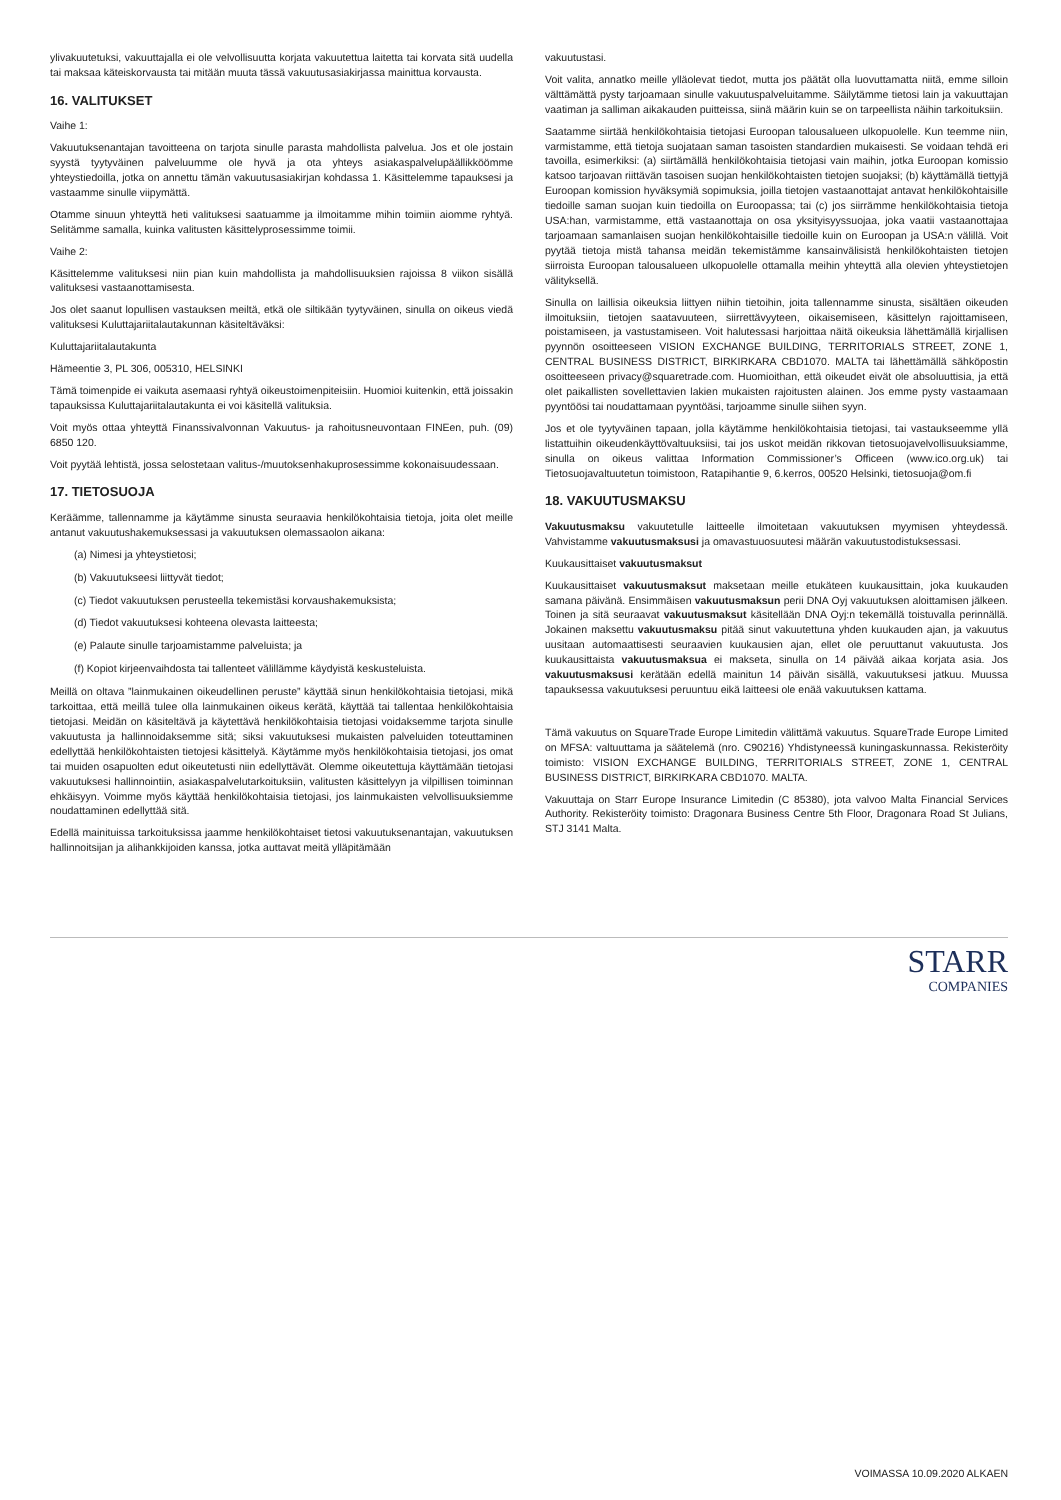ylivakuutetuksi, vakuuttajalla ei ole velvollisuutta korjata vakuutettua laitetta tai korvata sitä uudella tai maksaa käteiskorvausta tai mitään muuta tässä vakuutusasiakirjassa mainittua korvausta.
16. VALITUKSET
Vaihe 1:
Vakuutuksenantajan tavoitteena on tarjota sinulle parasta mahdollista palvelua. Jos et ole jostain syystä tyytyväinen palveluumme ole hyvä ja ota yhteys asiakaspalvelupäällikköömme yhteystiedoilla, jotka on annettu tämän vakuutusasiakirjan kohdassa 1. Käsittelemme tapauksesi ja vastaamme sinulle viipymättä.
Otamme sinuun yhteyttä heti valituksesi saatuamme ja ilmoitamme mihin toimiin aiomme ryhtyä. Selitämme samalla, kuinka valitusten käsittelyprosessimme toimii.
Vaihe 2:
Käsittelemme valituksesi niin pian kuin mahdollista ja mahdollisuuksien rajoissa 8 viikon sisällä valituksesi vastaanottamisesta.
Jos olet saanut lopullisen vastauksen meiltä, etkä ole siltikään tyytyväinen, sinulla on oikeus viedä valituksesi Kuluttajariitalautakunnan käsiteltäväksi:
Kuluttajariitalautakunta
Hämeentie 3, PL 306, 005310, HELSINKI
Tämä toimenpide ei vaikuta asemaasi ryhtyä oikeustoimenpiteisiin. Huomioi kuitenkin, että joissakin tapauksissa Kuluttajariitalautakunta ei voi käsitellä valituksia.
Voit myös ottaa yhteyttä Finanssivalvonnan Vakuutus- ja rahoitusneuvontaan FINEen, puh. (09) 6850 120.
Voit pyytää lehtistä, jossa selostetaan valitus-/muutoksenhakuprosessimme kokonaisuudessaan.
17. TIETOSUOJA
Keräämme, tallennamme ja käytämme sinusta seuraavia henkilökohtaisia tietoja, joita olet meille antanut vakuutushakemuksessasi ja vakuutuksen olemassaolon aikana:
(a) Nimesi ja yhteystietosi;
(b) Vakuutukseesi liittyvät tiedot;
(c) Tiedot vakuutuksen perusteella tekemistäsi korvaushakemuksista;
(d) Tiedot vakuutuksesi kohteena olevasta laitteesta;
(e) Palaute sinulle tarjoamistamme palveluista; ja
(f) Kopiot kirjeenvaihdosta tai tallenteet välillämme käydyistä keskusteluista.
Meillä on oltava ”lainmukainen oikeudellinen peruste” käyttää sinun henkilökohtaisia tietojasi, mikä tarkoittaa, että meillä tulee olla lainmukainen oikeus kerätä, käyttää tai tallentaa henkilökohtaisia tietojasi. Meidän on käsiteltävä ja käytettävä henkilökohtaisia tietojasi voidaksemme tarjota sinulle vakuutusta ja hallinnoidaksemme sitä; siksi vakuutuksesi mukaisten palveluiden toteuttaminen edellyttää henkilökohtaisten tietojesi käsittelyä. Käytämme myös henkilökohtaisia tietojasi, jos omat tai muiden osapuolten edut oikeutetusti niin edellyttävät. Olemme oikeutettuja käyttämään tietojasi vakuutuksesi hallinnointiin, asiakaspalvelutarkoituksiin, valitusten käsittelyyn ja vilpillisen toiminnan ehkäisyyn. Voimme myös käyttää henkilökohtaisia tietojasi, jos lainmukaisten velvollisuuksiemme noudattaminen edellyttää sitä.
Edellä mainituissa tarkoituksissa jaamme henkilökohtaiset tietosi vakuutuksenantajan, vakuutuksen hallinnoitsijan ja alihankkijoiden kanssa, jotka auttavat meitä ylläpitämään
vakuutustasi.
Voit valita, annatko meille ylläolevat tiedot, mutta jos päätät olla luovuttamatta niitä, emme silloin välttämättä pysty tarjoamaan sinulle vakuutuspalveluitamme. Säilytämme tietosi lain ja vakuuttajan vaatiman ja salliman aikakauden puitteissa, siinä määrin kuin se on tarpeellista näihin tarkoituksiin.
Saatamme siirtää henkilökohtaisia tietojasi Euroopan talousalueen ulkopuolelle. Kun teemme niin, varmistamme, että tietoja suojataan saman tasoisten standardien mukaisesti. Se voidaan tehdä eri tavoilla, esimerkiksi: (a) siirtämällä henkilökohtaisia tietojasi vain maihin, jotka Euroopan komissio katsoo tarjoavan riittävän tasoisen suojan henkilökohtaisten tietojen suojaksi; (b) käyttämällä tiettyjä Euroopan komission hyväksymiä sopimuksia, joilla tietojen vastaanottajat antavat henkilökohtaisille tiedoille saman suojan kuin tiedoilla on Euroopassa; tai (c) jos siirrämme henkilökohtaisia tietoja USA:han, varmistamme, että vastaanottaja on osa yksityisyyssuojaa, joka vaatii vastaanottajaa tarjoamaan samanlaisen suojan henkilökohtaisille tiedoille kuin on Euroopan ja USA:n välillä. Voit pyytää tietoja mistä tahansa meidän tekemistämme kansainvälisistä henkilökohtaisten tietojen siirroista Euroopan talousalueen ulkopuolelle ottamalla meihin yhteyttä alla olevien yhteystietojen välityksellä.
Sinulla on laillisia oikeuksia liittyen niihin tietoihin, joita tallennamme sinusta, sisältäen oikeuden ilmoituksiin, tietojen saatavuuteen, siirrettävyyteen, oikaisemiseen, käsittelyn rajoittamiseen, poistamiseen, ja vastustamiseen. Voit halutessasi harjoittaa näitä oikeuksia lähettämällä kirjallisen pyynnön osoitteeseen VISION EXCHANGE BUILDING, TERRITORIALS STREET, ZONE 1, CENTRAL BUSINESS DISTRICT, BIRKIRKARA CBD1070. MALTA tai lähettämällä sähköpostin osoitteeseen privacy@squaretrade.com. Huomioithan, että oikeudet eivät ole absoluuttisia, ja että olet paikallisten sovellettavien lakien mukaisten rajoitusten alainen. Jos emme pysty vastaamaan pyyntöösi tai noudattamaan pyyntöäsi, tarjoamme sinulle siihen syyn.
Jos et ole tyytyväinen tapaan, jolla käytämme henkilökohtaisia tietojasi, tai vastaukseemme yllä listattuihin oikeudenkäyttövaltuuksiisi, tai jos uskot meidän rikkovan tietosuojavelvollisuuksiamme, sinulla on oikeus valittaa Information Commissioner’s Officeen (www.ico.org.uk) tai Tietosuojavaltuutetun toimistoon, Ratapihantie 9, 6.kerros, 00520 Helsinki, tietosuoja@om.fi
18. VAKUUTUSMAKSU
Vakuutusmaksu vakuutetulle laitteelle ilmoitetaan vakuutuksen myymisen yhteydessä. Vahvistamme vakuutusmaksusi ja omavastuuosuutesi määrän vakuutustodistuksessasi.
Kuukausittaiset vakuutusmaksut
Kuukausittaiset vakuutusmaksut maksetaan meille etukäteen kuukausittain, joka kuukauden samana päivänä. Ensimmäisen vakuutusmaksun perii DNA Oyj vakuutuksen aloittamisen jälkeen. Toinen ja sitä seuraavat vakuutusmaksut käsitellään DNA Oyj:n tekemällä toistuvalla perinnällä. Jokainen maksettu vakuutusmaksu pitää sinut vakuutettuna yhden kuukauden ajan, ja vakuutus uusitaan automaattisesti seuraavien kuukausien ajan, ellet ole peruuttanut vakuutusta. Jos kuukausittaista vakuutusmaksua ei makseta, sinulla on 14 päivää aikaa korjata asia. Jos vakuutusmaksusi kerätään edellä mainitun 14 päivän sisällä, vakuutuksesi jatkuu. Muussa tapauksessa vakuutuksesi peruuntuu eikä laitteesi ole enää vakuutuksen kattama.
Tämä vakuutus on SquareTrade Europe Limitedin välittämä vakuutus. SquareTrade Europe Limited on MFSA: valtuuttama ja säätelemä (nro. C90216) Yhdistyneessä kuningaskunnassa. Rekisteröity toimisto: VISION EXCHANGE BUILDING, TERRITORIALS STREET, ZONE 1, CENTRAL BUSINESS DISTRICT, BIRKIRKARA CBD1070. MALTA.
Vakuuttaja on Starr Europe Insurance Limitedin (C 85380), jota valvoo Malta Financial Services Authority. Rekisteröity toimisto: Dragonara Business Centre 5th Floor, Dragonara Road St Julians, STJ 3141 Malta.
STARR
COMPANIES
VOIMASSA 10.09.2020 ALKAEN